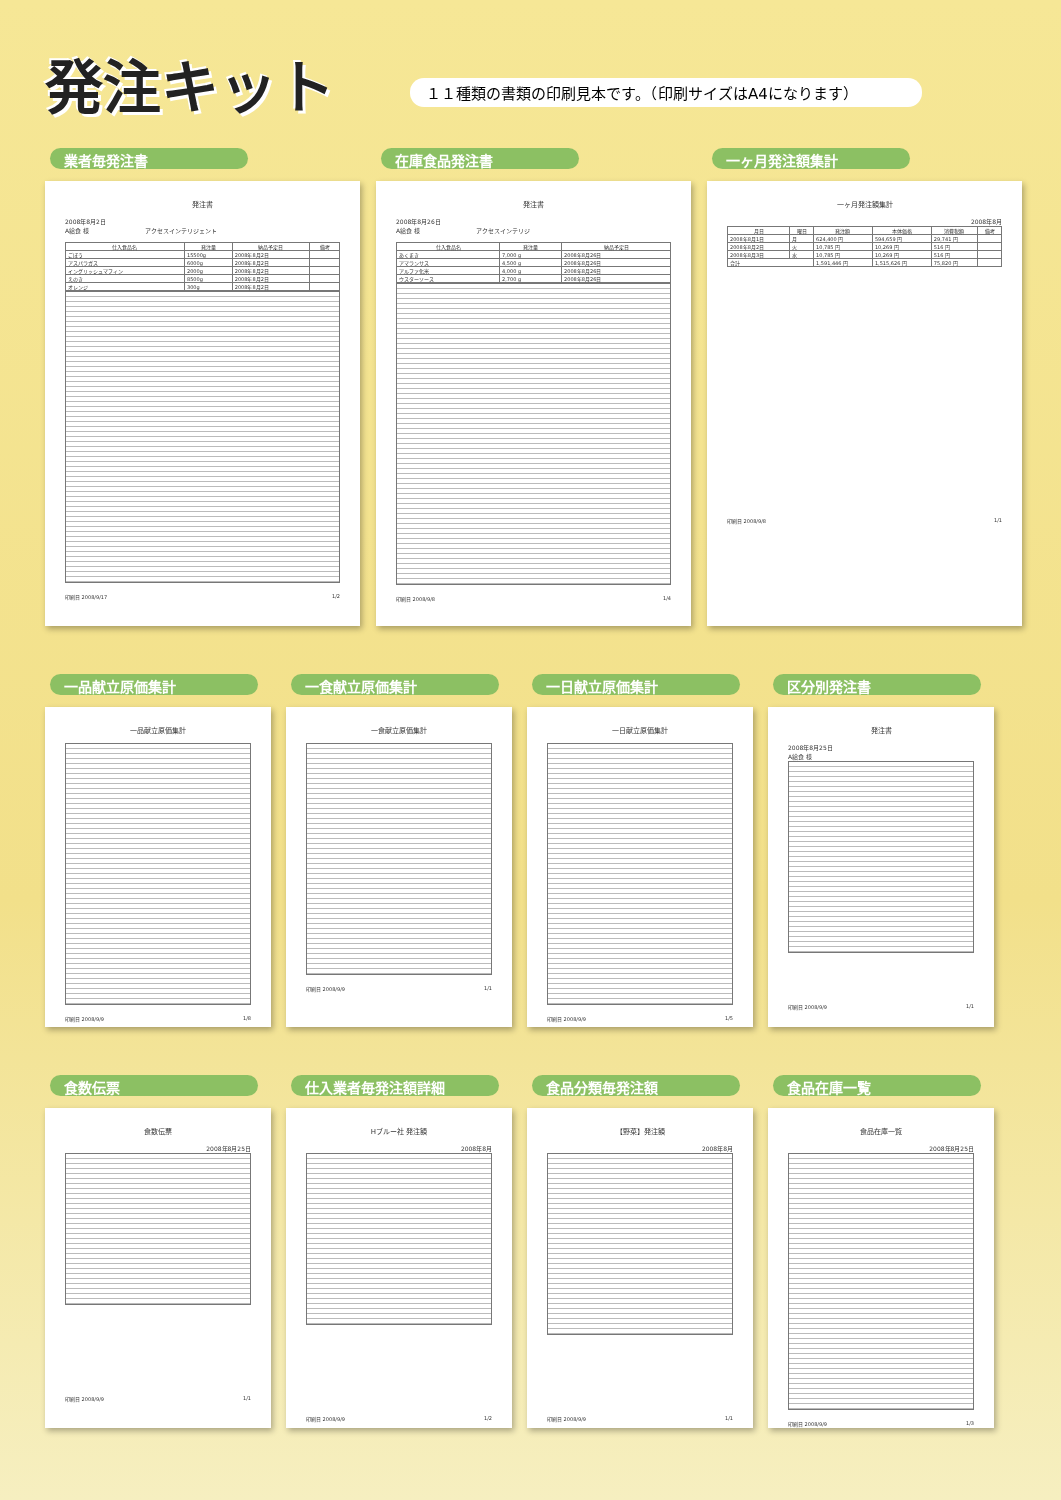発注キット
１１種類の書類の印刷見本です。（印刷サイズはA4になります）
業者毎発注書
発注書
2008年8月2日
A給食 様 　　　　　　　　　アクセスインテリジェント
| 仕入食品名 | 発注量 | 納品予定日 | 備考 |
| --- | --- | --- | --- |
| ごぼう | 15500g | 2008年8月2日 | |
| アスパラガス | 6000g | 2008年8月2日 | |
| イングリッシュマフィン | 2000g | 2008年8月2日 | |
| えのき | 8500g | 2008年8月2日 | |
| オレンジ | 300g | 2008年8月2日 | |
印刷日 2008/9/17 1/2
在庫食品発注書
発注書
2008年8月26日
A給食 様 　　　　　　　　　アクセスインテリジ
| 仕入食品名 | 発注量 | 納品予定日 |
| --- | --- | --- |
| あくまき | 7,000 g | 2008年8月26日 |
| アマランサス | 4,500 g | 2008年8月26日 |
| アルファ化米 | 4,000 g | 2008年8月26日 |
| ウスターソース | 2,700 g | 2008年8月26日 |
印刷日 2008/9/8 1/4
一ヶ月発注額集計
一ヶ月発注額集計
2008年8月
| 月日 | 曜日 | 発注額 | 本体価格 | 消費税額 | 備考 |
| --- | --- | --- | --- | --- | --- |
| 2008年8月1日 | 月 | 624,400 円 | 594,659 円 | 29,741 円 | |
| 2008年8月2日 | 火 | 10,785 円 | 10,269 円 | 516 円 | |
| 2008年8月3日 | 水 | 10,785 円 | 10,269 円 | 516 円 | |
| 合計 | | 1,591,446 円 | 1,515,626 円 | 75,820 円 | |
印刷日 2008/9/8 1/1
一品献立原価集計
一品献立原価集計
印刷日 2008/9/9 1/8
一食献立原価集計
一食献立原価集計
印刷日 2008/9/9 1/1
一日献立原価集計
一日献立原価集計
印刷日 2008/9/9 1/5
区分別発注書
発注書
2008年8月25日
A給食 様
印刷日 2008/9/9 1/1
食数伝票
食数伝票
2008年8月25日
印刷日 2008/9/9 1/1
仕入業者毎発注額詳細
Hブルー社 発注額
2008年8月
印刷日 2008/9/9 1/2
食品分類毎発注額
【野菜】発注額
2008年8月
印刷日 2008/9/9 1/1
食品在庫一覧
食品在庫一覧
2008年8月25日
印刷日 2008/9/9 1/3